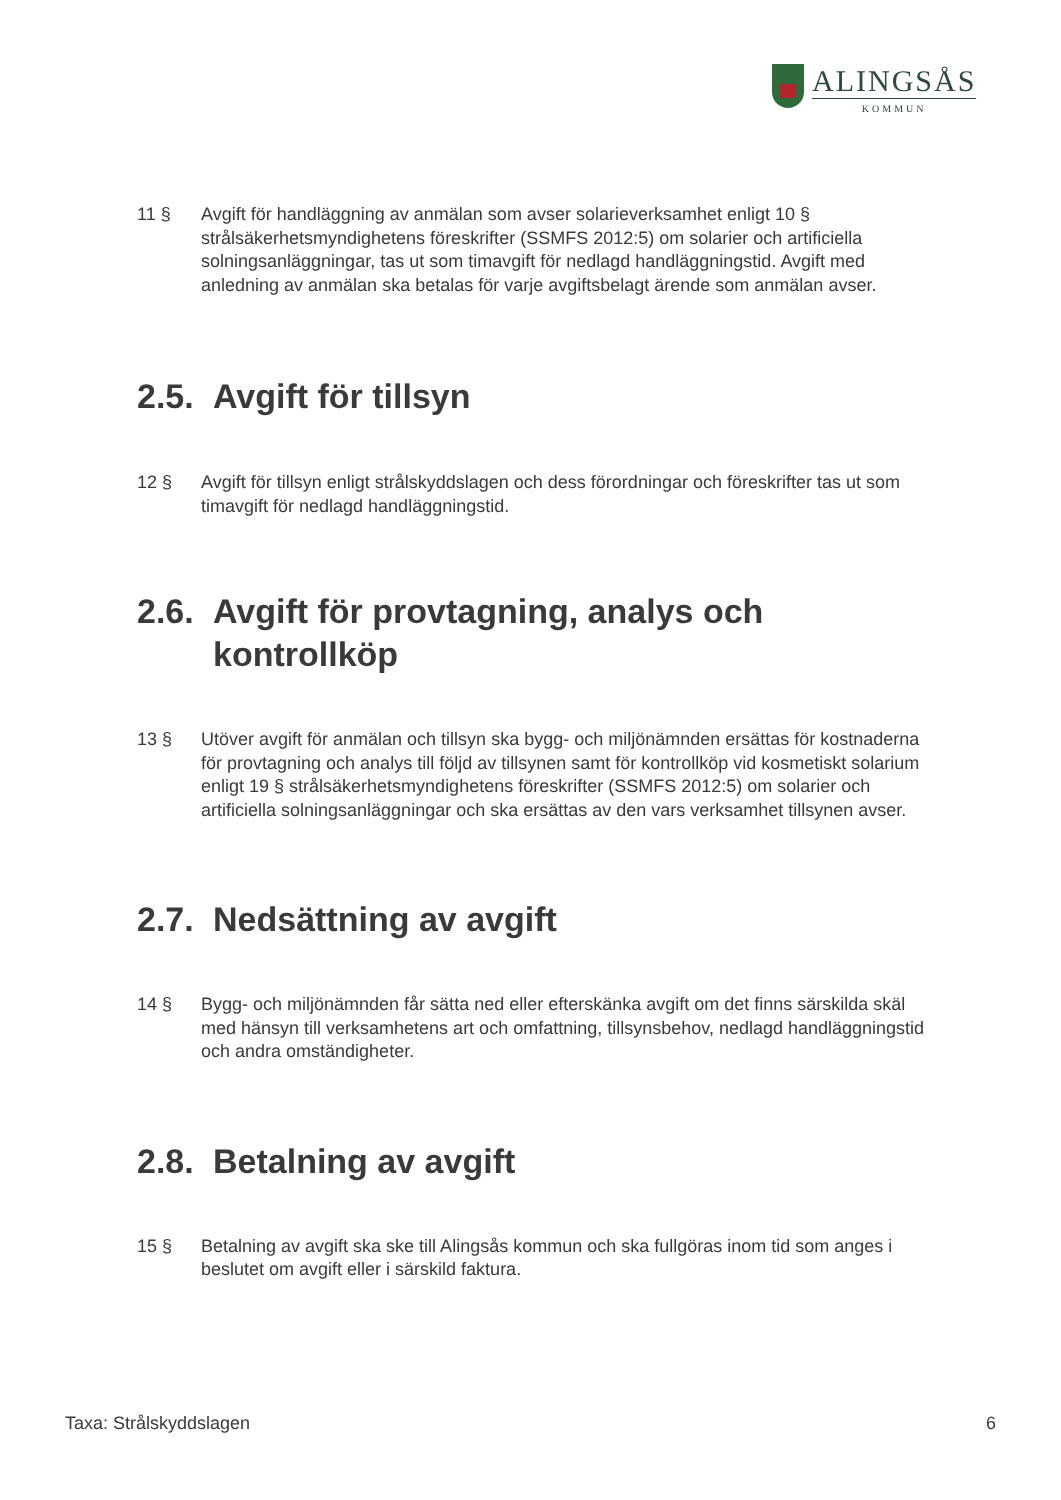ALINGSÅS
KOMMUN
11 § Avgift för handläggning av anmälan som avser solarieverksamhet enligt 10 § strålsäkerhetsmyndighetens föreskrifter (SSMFS 2012:5) om solarier och artificiella solningsanläggningar, tas ut som timavgift för nedlagd handläggningstid. Avgift med anledning av anmälan ska betalas för varje avgiftsbelagt ärende som anmälan avser.
2.5. Avgift för tillsyn
12 § Avgift för tillsyn enligt strålskyddslagen och dess förordningar och föreskrifter tas ut som timavgift för nedlagd handläggningstid.
2.6. Avgift för provtagning, analys och kontrollköp
13 § Utöver avgift för anmälan och tillsyn ska bygg- och miljönämnden ersättas för kostnaderna för provtagning och analys till följd av tillsynen samt för kontrollköp vid kosmetiskt solarium enligt 19 § strålsäkerhetsmyndighetens föreskrifter (SSMFS 2012:5) om solarier och artificiella solningsanläggningar och ska ersättas av den vars verksamhet tillsynen avser.
2.7. Nedsättning av avgift
14 § Bygg- och miljönämnden får sätta ned eller efterskänka avgift om det finns särskilda skäl med hänsyn till verksamhetens art och omfattning, tillsynsbehov, nedlagd handläggningstid och andra omständigheter.
2.8. Betalning av avgift
15 § Betalning av avgift ska ske till Alingsås kommun och ska fullgöras inom tid som anges i beslutet om avgift eller i särskild faktura.
Taxa: Strålskyddslagen 6